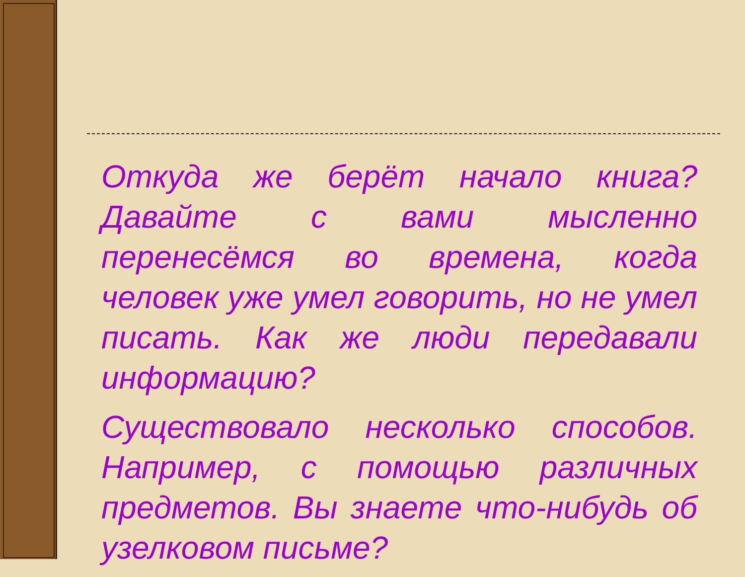Откуда же берёт начало книга? Давайте с вами мысленно перенесёмся во времена, когда человек уже умел говорить, но не умел писать. Как же люди передавали информацию?
Существовало несколько способов. Например, с помощью различных предметов. Вы знаете что-нибудь об узелковом письме?